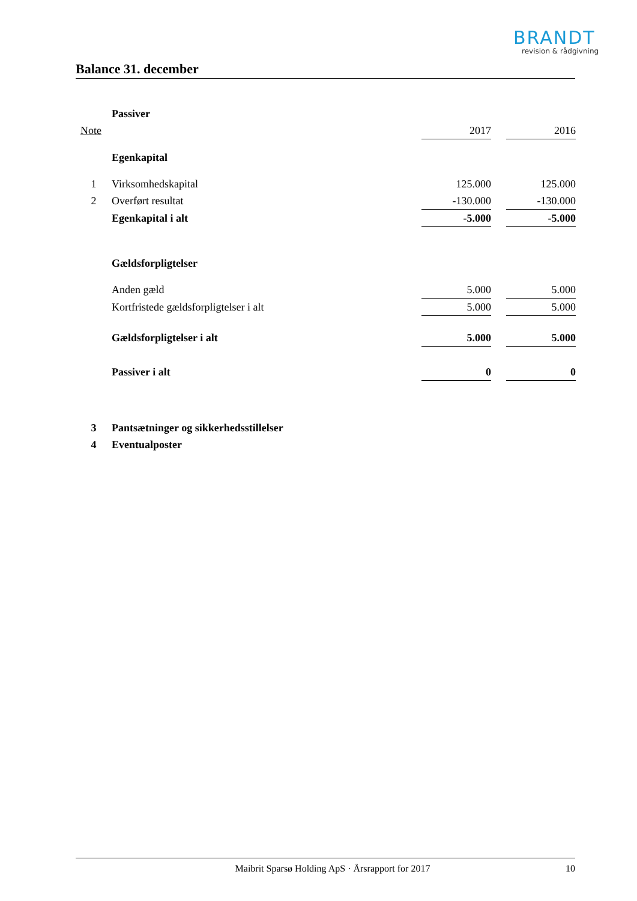BRANDT
revision & rådgivning
Balance 31. december
| | Passiver | | | |
| Note | | 2017 | | 2016 |
| | Egenkapital | | | |
| 1 | Virksomhedskapital | 125.000 | | 125.000 |
| 2 | Overført resultat | -130.000 | | -130.000 |
| | Egenkapital i alt | -5.000 | | -5.000 |
| | Gældsforpligtelser | | | |
| | Anden gæld | 5.000 | | 5.000 |
| | Kortfristede gældsforpligtelser i alt | 5.000 | | 5.000 |
| | Gældsforpligtelser i alt | 5.000 | | 5.000 |
| | Passiver i alt | 0 | | 0 |
| 3 | Pantsætninger og sikkerhedsstillelser | | | |
| 4 | Eventualposter | | | |
Maibrit Sparsø Holding ApS · Årsrapport for 2017 10